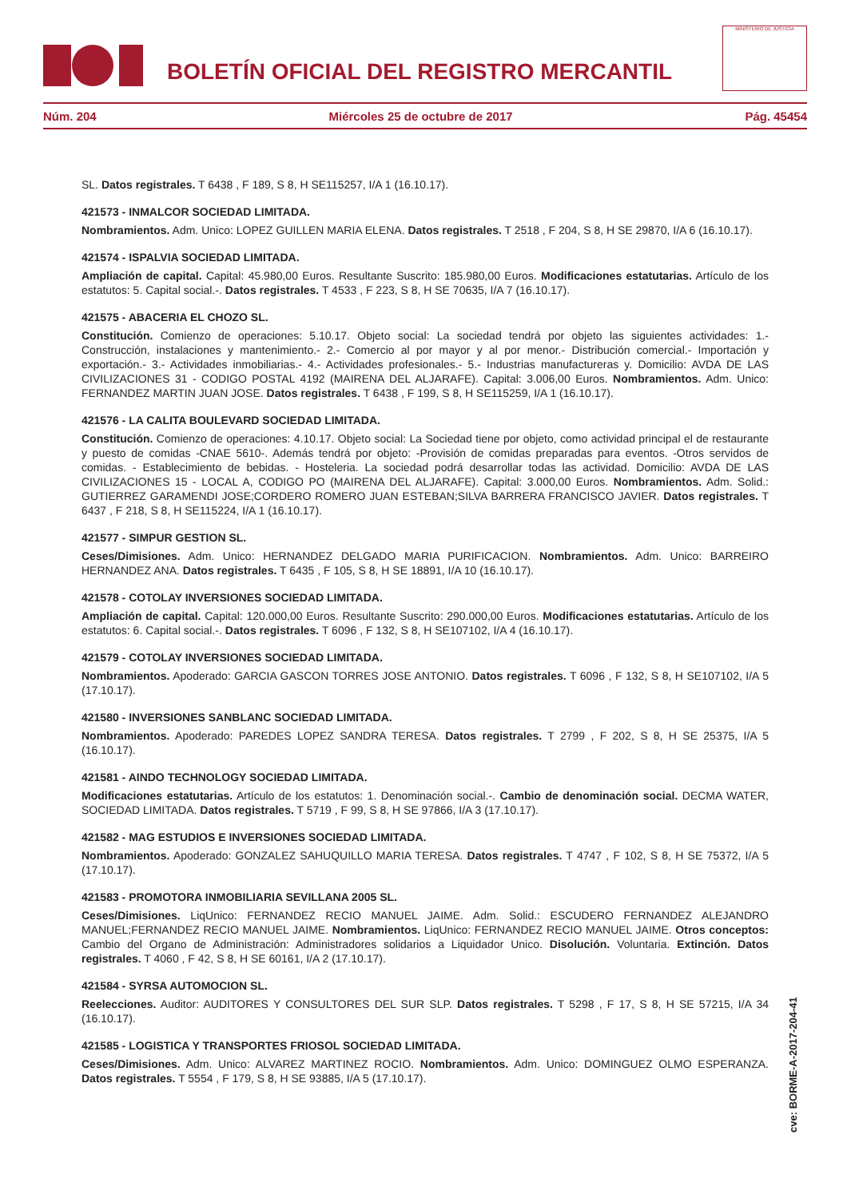BOLETÍN OFICIAL DEL REGISTRO MERCANTIL
MINISTERIO DE JUSTICIA
Núm. 204 Miércoles 25 de octubre de 2017 Pág. 45454
SL. Datos registrales. T 6438 , F 189, S 8, H SE115257, I/A 1 (16.10.17).
421573 - INMALCOR SOCIEDAD LIMITADA.
Nombramientos. Adm. Unico: LOPEZ GUILLEN MARIA ELENA. Datos registrales. T 2518 , F 204, S 8, H SE 29870, I/A 6 (16.10.17).
421574 - ISPALVIA SOCIEDAD LIMITADA.
Ampliación de capital. Capital: 45.980,00 Euros. Resultante Suscrito: 185.980,00 Euros. Modificaciones estatutarias. Artículo de los estatutos: 5. Capital social.-. Datos registrales. T 4533 , F 223, S 8, H SE 70635, I/A 7 (16.10.17).
421575 - ABACERIA EL CHOZO SL.
Constitución. Comienzo de operaciones: 5.10.17. Objeto social: La sociedad tendrá por objeto las siguientes actividades: 1.- Construcción, instalaciones y mantenimiento.- 2.- Comercio al por mayor y al por menor.- Distribución comercial.- Importación y exportación.- 3.- Actividades inmobiliarias.- 4.- Actividades profesionales.- 5.- Industrias manufactureras y. Domicilio: AVDA DE LAS CIVILIZACIONES 31 - CODIGO POSTAL 4192 (MAIRENA DEL ALJARAFE). Capital: 3.006,00 Euros. Nombramientos. Adm. Unico: FERNANDEZ MARTIN JUAN JOSE. Datos registrales. T 6438 , F 199, S 8, H SE115259, I/A 1 (16.10.17).
421576 - LA CALITA BOULEVARD SOCIEDAD LIMITADA.
Constitución. Comienzo de operaciones: 4.10.17. Objeto social: La Sociedad tiene por objeto, como actividad principal el de restaurante y puesto de comidas -CNAE 5610-. Además tendrá por objeto: -Provisión de comidas preparadas para eventos. -Otros servidos de comidas. - Establecimiento de bebidas. - Hosteleria. La sociedad podrá desarrollar todas las actividad. Domicilio: AVDA DE LAS CIVILIZACIONES 15 - LOCAL A, CODIGO PO (MAIRENA DEL ALJARAFE). Capital: 3.000,00 Euros. Nombramientos. Adm. Solid.: GUTIERREZ GARAMENDI JOSE;CORDERO ROMERO JUAN ESTEBAN;SILVA BARRERA FRANCISCO JAVIER. Datos registrales. T 6437 , F 218, S 8, H SE115224, I/A 1 (16.10.17).
421577 - SIMPUR GESTION SL.
Ceses/Dimisiones. Adm. Unico: HERNANDEZ DELGADO MARIA PURIFICACION. Nombramientos. Adm. Unico: BARREIRO HERNANDEZ ANA. Datos registrales. T 6435 , F 105, S 8, H SE 18891, I/A 10 (16.10.17).
421578 - COTOLAY INVERSIONES SOCIEDAD LIMITADA.
Ampliación de capital. Capital: 120.000,00 Euros. Resultante Suscrito: 290.000,00 Euros. Modificaciones estatutarias. Artículo de los estatutos: 6. Capital social.-. Datos registrales. T 6096 , F 132, S 8, H SE107102, I/A 4 (16.10.17).
421579 - COTOLAY INVERSIONES SOCIEDAD LIMITADA.
Nombramientos. Apoderado: GARCIA GASCON TORRES JOSE ANTONIO. Datos registrales. T 6096 , F 132, S 8, H SE107102, I/A 5 (17.10.17).
421580 - INVERSIONES SANBLANC SOCIEDAD LIMITADA.
Nombramientos. Apoderado: PAREDES LOPEZ SANDRA TERESA. Datos registrales. T 2799 , F 202, S 8, H SE 25375, I/A 5 (16.10.17).
421581 - AINDO TECHNOLOGY SOCIEDAD LIMITADA.
Modificaciones estatutarias. Artículo de los estatutos: 1. Denominación social.-. Cambio de denominación social. DECMA WATER, SOCIEDAD LIMITADA. Datos registrales. T 5719 , F 99, S 8, H SE 97866, I/A 3 (17.10.17).
421582 - MAG ESTUDIOS E INVERSIONES SOCIEDAD LIMITADA.
Nombramientos. Apoderado: GONZALEZ SAHUQUILLO MARIA TERESA. Datos registrales. T 4747 , F 102, S 8, H SE 75372, I/A 5 (17.10.17).
421583 - PROMOTORA INMOBILIARIA SEVILLANA 2005 SL.
Ceses/Dimisiones. LiqUnico: FERNANDEZ RECIO MANUEL JAIME. Adm. Solid.: ESCUDERO FERNANDEZ ALEJANDRO MANUEL;FERNANDEZ RECIO MANUEL JAIME. Nombramientos. LiqUnico: FERNANDEZ RECIO MANUEL JAIME. Otros conceptos: Cambio del Organo de Administración: Administradores solidarios a Liquidador Unico. Disolución. Voluntaria. Extinción. Datos registrales. T 4060 , F 42, S 8, H SE 60161, I/A 2 (17.10.17).
421584 - SYRSA AUTOMOCION SL.
Reelecciones. Auditor: AUDITORES Y CONSULTORES DEL SUR SLP. Datos registrales. T 5298 , F 17, S 8, H SE 57215, I/A 34 (16.10.17).
421585 - LOGISTICA Y TRANSPORTES FRIOSOL SOCIEDAD LIMITADA.
Ceses/Dimisiones. Adm. Unico: ALVAREZ MARTINEZ ROCIO. Nombramientos. Adm. Unico: DOMINGUEZ OLMO ESPERANZA. Datos registrales. T 5554 , F 179, S 8, H SE 93885, I/A 5 (17.10.17).
cve: BORME-A-2017-204-41